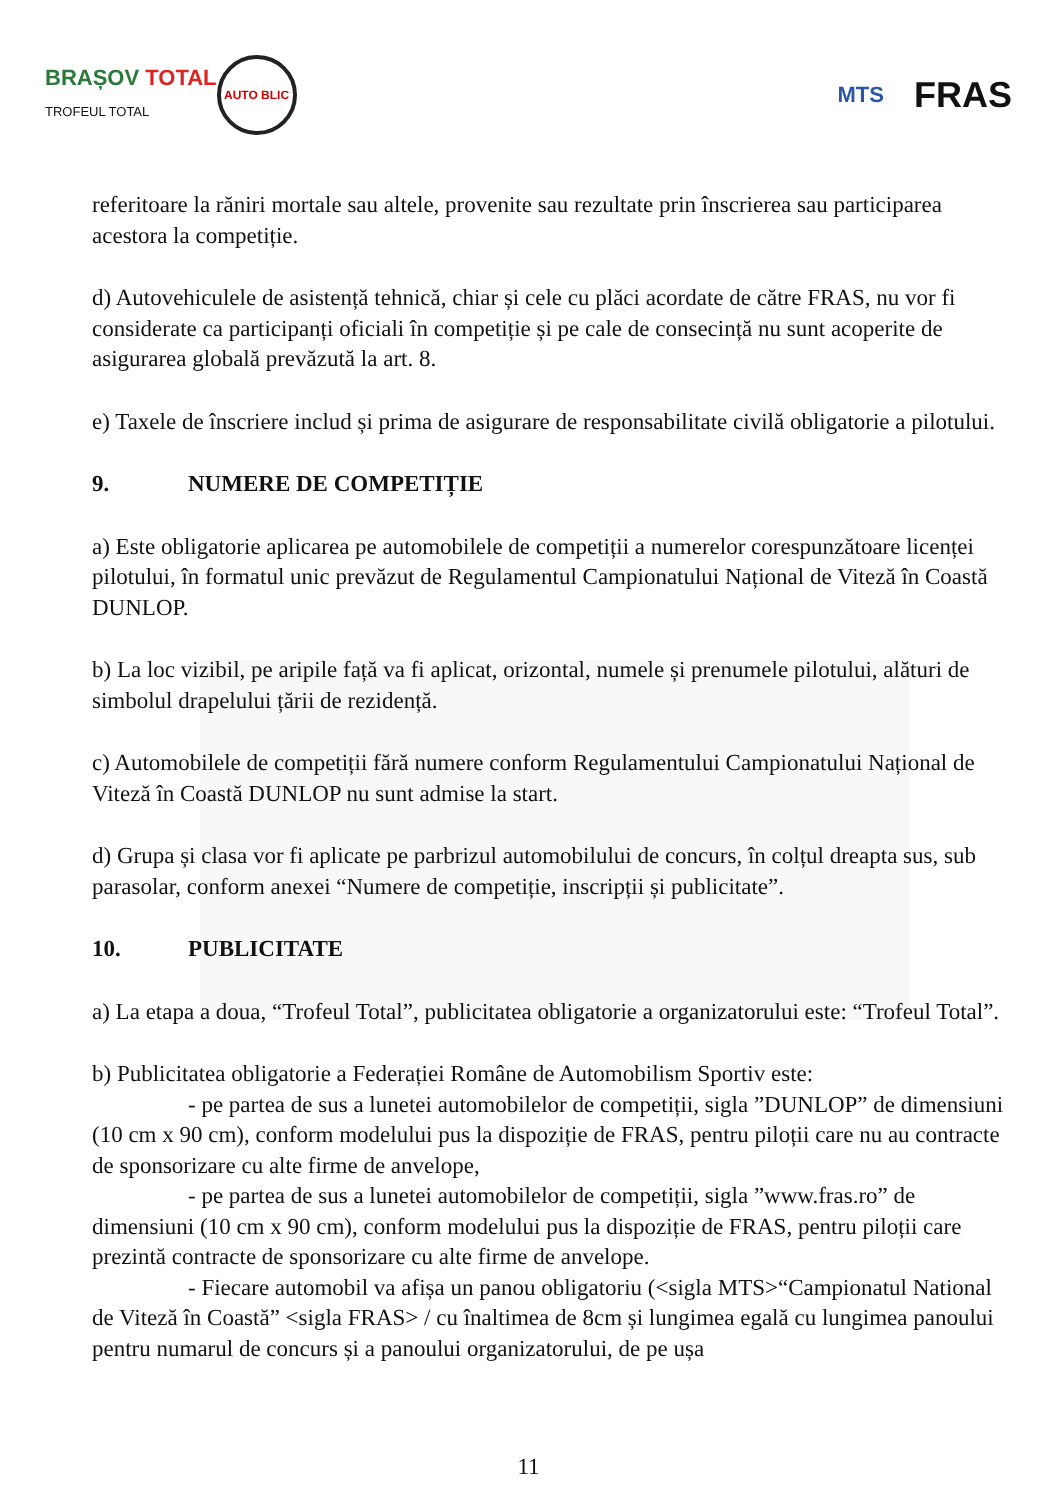BRAȘOV TOTAL
TROFEUL TOTAL
AUTO BLIC
MTS
FRAS
referitoare la răniri mortale sau altele, provenite sau rezultate prin înscrierea sau participarea acestora la competiție.
d) Autovehiculele de asistență tehnică, chiar și cele cu plăci acordate de către FRAS, nu vor fi considerate ca participanți oficiali în competiție și pe cale de consecință nu sunt acoperite de asigurarea globală prevăzută la art. 8.
e) Taxele de înscriere includ și prima de asigurare de responsabilitate civilă obligatorie a pilotului.
9. NUMERE DE COMPETIȚIE
a) Este obligatorie aplicarea pe automobilele de competiții a numerelor corespunzătoare licenței pilotului, în formatul unic prevăzut de Regulamentul Campionatului Național de Viteză în Coastă DUNLOP.
b) La loc vizibil, pe aripile față va fi aplicat, orizontal, numele și prenumele pilotului, alături de simbolul drapelului țării de rezidență.
c) Automobilele de competiții fără numere conform Regulamentului Campionatului Național de Viteză în Coastă DUNLOP nu sunt admise la start.
d) Grupa și clasa vor fi aplicate pe parbrizul automobilului de concurs, în colțul dreapta sus, sub parasolar, conform anexei “Numere de competiție, inscripții și publicitate”.
10. PUBLICITATE
a) La etapa a doua, “Trofeul Total”, publicitatea obligatorie a organizatorului este: “Trofeul Total”.
b) Publicitatea obligatorie a Federației Române de Automobilism Sportiv este:
- pe partea de sus a lunetei automobilelor de competiții, sigla ”DUNLOP” de dimensiuni (10 cm x 90 cm), conform modelului pus la dispoziție de FRAS, pentru piloții care nu au contracte de sponsorizare cu alte firme de anvelope,
- pe partea de sus a lunetei automobilelor de competiții, sigla ”www.fras.ro” de dimensiuni (10 cm x 90 cm), conform modelului pus la dispoziție de FRAS, pentru piloții care prezintă contracte de sponsorizare cu alte firme de anvelope.
- Fiecare automobil va afișa un panou obligatoriu (<sigla MTS>“Campionatul National de Viteză în Coastă” <sigla FRAS> / cu înaltimea de 8cm și lungimea egală cu lungimea panoului pentru numarul de concurs și a panoului organizatorului, de pe ușa
11